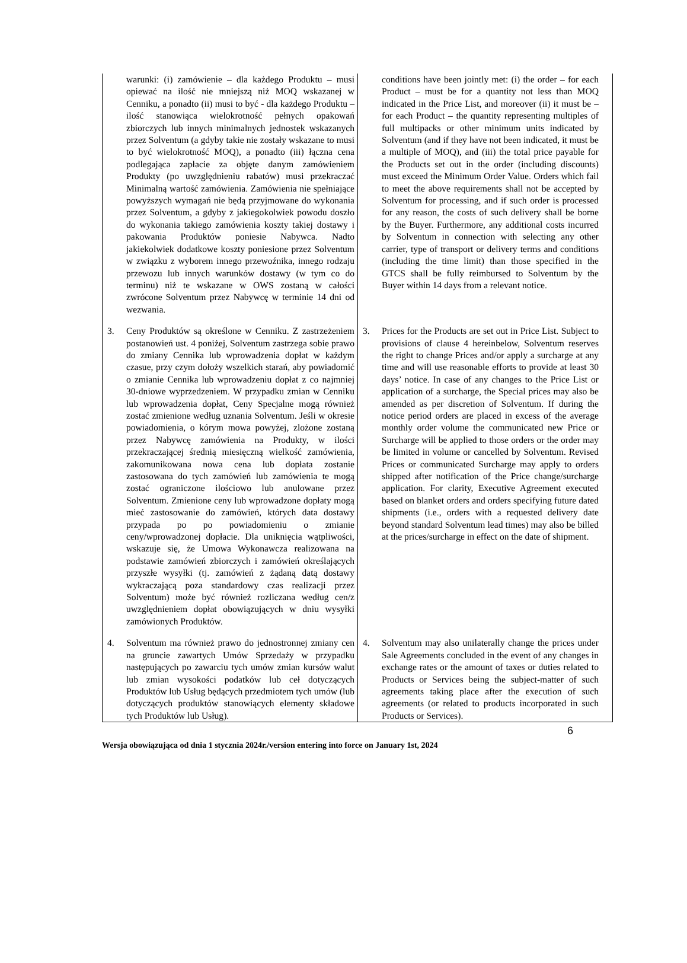| warunki: (i) zamówienie – dla każdego Produktu – musi opiewać na ilość nie mniejszą niż MOQ wskazanej w Cenniku, a ponadto (ii) musi to być - dla każdego Produktu – ilość stanowiąca wielokrotność pełnych opakowań zbiorczych lub innych minimalnych jednostek wskazanych przez Solventum (a gdyby takie nie zostały wskazane to musi to być wielokrotność MOQ), a ponadto (iii) łączna cena podlegająca zapłacie za objęte danym zamówieniem Produkty (po uwzględnieniu rabatów) musi przekraczać Minimalną wartość zamówienia. Zamówienia nie spełniające powyższych wymagań nie będą przyjmowane do wykonania przez Solventum, a gdyby z jakiegokolwiek powodu doszło do wykonania takiego zamówienia koszty takiej dostawy i pakowania Produktów poniesie Nabywca. Nadto jakiekolwiek dodatkowe koszty poniesione przez Solventum w związku z wyborem innego przewoźnika, innego rodzaju przewozu lub innych warunków dostawy (w tym co do terminu) niż te wskazane w OWS zostaną w całości zwrócone Solventum przez Nabywcę w terminie 14 dni od wezwania. | conditions have been jointly met: (i) the order – for each Product – must be for a quantity not less than MOQ indicated in the Price List, and moreover (ii) it must be – for each Product – the quantity representing multiples of full multipacks or other minimum units indicated by Solventum (and if they have not been indicated, it must be a multiple of MOQ), and (iii) the total price payable for the Products set out in the order (including discounts) must exceed the Minimum Order Value. Orders which fail to meet the above requirements shall not be accepted by Solventum for processing, and if such order is processed for any reason, the costs of such delivery shall be borne by the Buyer. Furthermore, any additional costs incurred by Solventum in connection with selecting any other carrier, type of transport or delivery terms and conditions (including the time limit) than those specified in the GTCS shall be fully reimbursed to Solventum by the Buyer within 14 days from a relevant notice. |
| 3. Ceny Produktów są określone w Cenniku. Z zastrzeżeniem postanowień ust. 4 poniżej, Solventum zastrzega sobie prawo do zmiany Cennika lub wprowadzenia dopłat w każdym czasue, przy czym dołoży wszelkich starań, aby powiadomić o zmianie Cennika lub wprowadzeniu dopłat z co najmniej 30-dniowe wyprzedzeniem. W przypadku zmian w Cenniku lub wprowadzenia dopłat, Ceny Specjalne mogą również zostać zmienione według uznania Solventum. Jeśli w okresie powiadomienia, o kórym mowa powyżej, zlożone zostaną przez Nabywcę zamówienia na Produkty, w ilości przekraczającej średnią miesięczną wielkość zamówienia, zakomunikowana nowa cena lub dopłata zostanie zastosowana do tych zamówień lub zamówienia te mogą zostać ograniczone ilościowo lub anulowane przez Solventum. Zmienione ceny lub wprowadzone dopłaty mogą mieć zastosowanie do zamówień, których data dostawy przypada po po powiadomieniu o zmianie ceny/wprowadzonej dopłacie. Dla uniknięcia wątpliwości, wskazuje się, że Umowa Wykonawcza realizowana na podstawie zamówień zbiorczych i zamówień określających przyszłe wysyłki (tj. zamówień z żądaną datą dostawy wykraczającą poza standardowy czas realizacji przez Solventum) może być również rozliczana według cen/z uwzględnieniem dopłat obowiązujących w dniu wysyłki zamówionych Produktów. | 3. Prices for the Products are set out in Price List. Subject to provisions of clause 4 hereinbelow, Solventum reserves the right to change Prices and/or apply a surcharge at any time and will use reasonable efforts to provide at least 30 days’ notice. In case of any changes to the Price List or application of a surcharge, the Special prices may also be amended as per discretion of Solventum. If during the notice period orders are placed in excess of the average monthly order volume the communicated new Price or Surcharge will be applied to those orders or the order may be limited in volume or cancelled by Solventum. Revised Prices or communicated Surcharge may apply to orders shipped after notification of the Price change/surcharge application. For clarity, Executive Agreement executed based on blanket orders and orders specifying future dated shipments (i.e., orders with a requested delivery date beyond standard Solventum lead times) may also be billed at the prices/surcharge in effect on the date of shipment. |
| 4. Solventum ma również prawo do jednostronnej zmiany cen na gruncie zawartych Umów Sprzedaży w przypadku następujących po zawarciu tych umów zmian kursów walut lub zmian wysokości podatków lub ceł dotyczących Produktów lub Usług będących przedmiotem tych umów (lub dotyczących produktów stanowiących elementy składowe tych Produktów lub Usług). | 4. Solventum may also unilaterally change the prices under Sale Agreements concluded in the event of any changes in exchange rates or the amount of taxes or duties related to Products or Services being the subject-matter of such agreements taking place after the execution of such agreements (or related to products incorporated in such Products or Services). |
6
Wersja obowiązująca od dnia 1 stycznia 2024r./version entering into force on January 1st, 2024